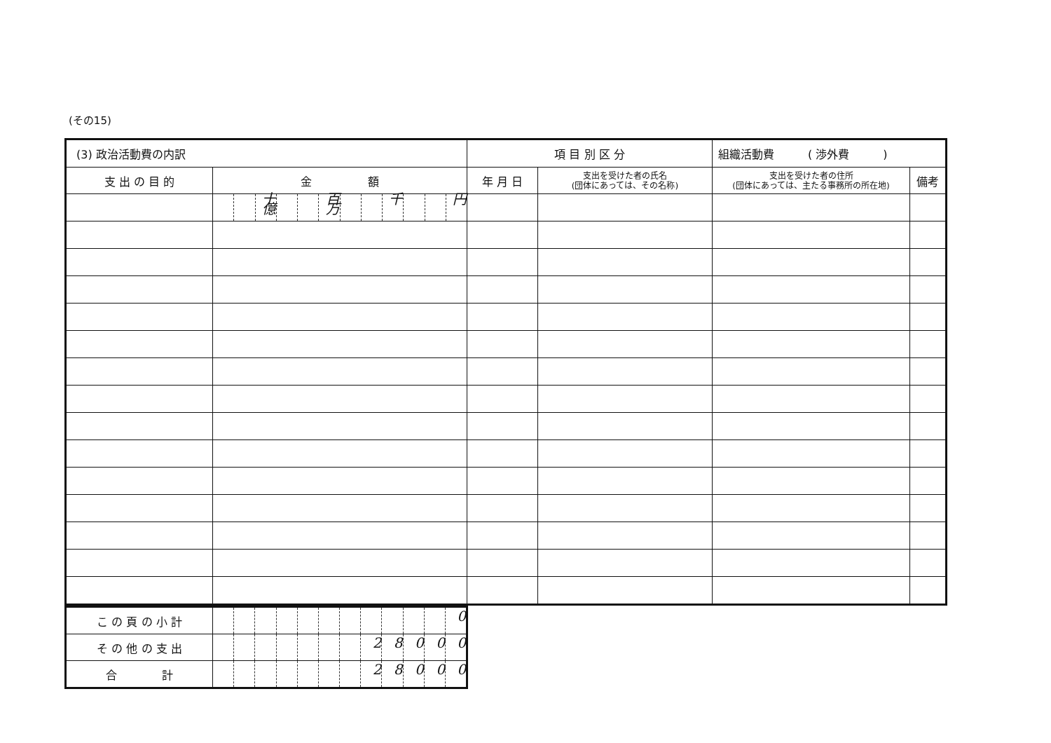(その15)
| (3) 政治活動費の内訳 | | 項 目 別 区 分 | | 組織活動費 ( 渉外費 ) | |
| --- | --- | --- | --- | --- | --- |
| 支 出 の 目 的 | 金 額 | 年 月 日 | 支出を受けた者の氏名 (団体にあっては、その名称) | 支出を受けた者の住所 (団体にあっては、主たる事務所の所在地) | 備考 |
| | 十億 百万 千 円 | | | | |
| こ の 頁 の 小 計 | 0 |
| そ の 他 の 支 出 | 2 8 0 0 0 |
| 合 計 | 2 8 0 0 0 |